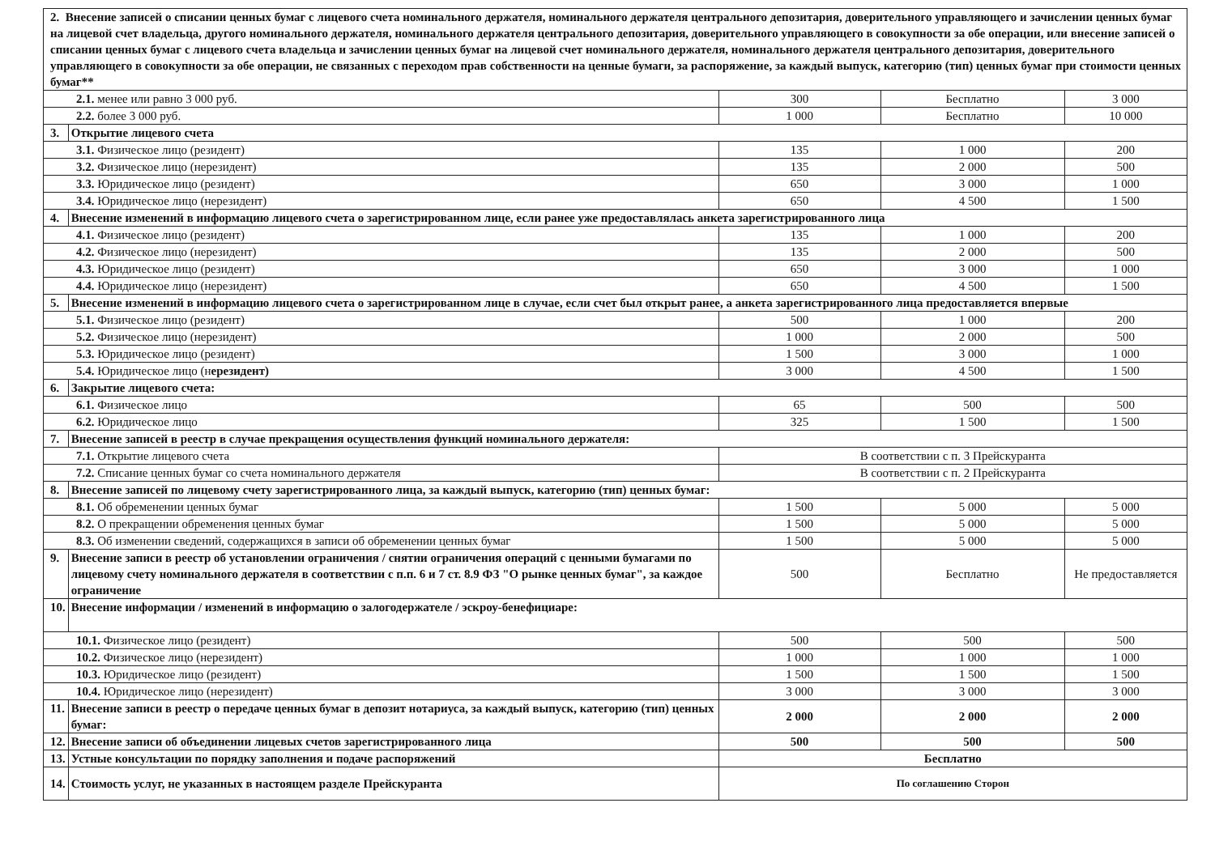| 2. Внесение записей о списании ценных бумаг с лицевого счета номинального держателя, номинального держателя центрального депозитария, доверительного управляющего и зачислении ценных бумаг на лицевой счет владельца, другого номинального держателя, номинального держателя центрального депозитария, доверительного управляющего в совокупности за обе операции, или внесение записей о списании ценных бумаг с лицевого счета владельца и зачислении ценных бумаг на лицевой счет номинального держателя, номинального держателя центрального депозитария, доверительного управляющего в совокупности за обе операции, не связанных с переходом прав собственности на ценные бумаги, за распоряжение, за каждый выпуск, категорию (тип) ценных бумаг при стоимости ценных бумаг** | | | | |
| 2.1. менее или равно 3 000 руб. | | 300 | Бесплатно | 3 000 |
| 2.2. более 3 000 руб. | | 1 000 | Бесплатно | 10 000 |
| 3. | Открытие лицевого счета | | | |
| 3.1. Физическое лицо (резидент) | | 135 | 1 000 | 200 |
| 3.2. Физическое лицо (нерезидент) | | 135 | 2 000 | 500 |
| 3.3. Юридическое лицо (резидент) | | 650 | 3 000 | 1 000 |
| 3.4. Юридическое лицо (нерезидент) | | 650 | 4 500 | 1 500 |
| 4. | Внесение изменений в информацию лицевого счета о зарегистрированном лице, если ранее уже предоставлялась анкета зарегистрированного лица | | | |
| 4.1. Физическое лицо (резидент) | | 135 | 1 000 | 200 |
| 4.2. Физическое лицо (нерезидент) | | 135 | 2 000 | 500 |
| 4.3. Юридическое лицо (резидент) | | 650 | 3 000 | 1 000 |
| 4.4. Юридическое лицо (нерезидент) | | 650 | 4 500 | 1 500 |
| 5. | Внесение изменений в информацию лицевого счета о зарегистрированном лице в случае, если счет был открыт ранее, а анкета зарегистрированного лица предоставляется впервые | | | |
| 5.1. Физическое лицо (резидент) | | 500 | 1 000 | 200 |
| 5.2. Физическое лицо (нерезидент) | | 1 000 | 2 000 | 500 |
| 5.3. Юридическое лицо (резидент) | | 1 500 | 3 000 | 1 000 |
| 5.4. Юридическое лицо (н ерезидент) | | 3 000 | 4 500 | 1 500 |
| 6. | Закрытие лицевого счета: | | | |
| 6.1. Физическое лицо | | 65 | 500 | 500 |
| 6.2. Юридическое лицо | | 325 | 1 500 | 1 500 |
| 7. | Внесение записей в реестр в случае прекращения осуществления функций номинального держателя: | | | |
| 7.1. Открытие лицевого счета | | В соответствии с п. 3 Прейскуранта | | |
| 7.2. Списание ценных бумаг со счета номинального держателя | | В соответствии с п. 2 Прейскуранта | | |
| 8. | Внесение записей по лицевому счету зарегистрированного лица, за каждый выпуск, категорию (тип) ценных бумаг: | | | |
| 8.1. Об обременении ценных бумаг | | 1 500 | 5 000 | 5 000 |
| 8.2. О прекращении обременения ценных бумаг | | 1 500 | 5 000 | 5 000 |
| 8.3. Об изменении сведений, содержащихся в записи об обременении ценных бумаг | | 1 500 | 5 000 | 5 000 |
| 9. | Внесение записи в реестр об установлении ограничения / снятии ограничения операций с ценными бумагами по лицевому счету номинального держателя в соответствии с п.п. 6 и 7 ст. 8.9 ФЗ "О рынке ценных бумаг", за каждое ограничение | 500 | Бесплатно | Не предоставляется |
| 10. | Внесение информации / изменений в информацию о залогодержателе / эскроу-бенефициаре: | | | |
| 10.1. Физическое лицо (резидент) | | 500 | 500 | 500 |
| 10.2. Физическое лицо (нерезидент) | | 1 000 | 1 000 | 1 000 |
| 10.3. Юридическое лицо (резидент) | | 1 500 | 1 500 | 1 500 |
| 10.4. Юридическое лицо (нерезидент) | | 3 000 | 3 000 | 3 000 |
| 11. | Внесение записи в реестр о передаче ценных бумаг в депозит нотариуса, за каждый выпуск, категорию (тип) ценных бумаг: | 2 000 | 2 000 | 2 000 |
| 12. | Внесение записи об объединении лицевых счетов зарегистрированного лица | 500 | 500 | 500 |
| 13. | Устные консультации по порядку заполнения и подаче распоряжений | Бесплатно | | |
| 14. | Стоимость услуг, не указанных в настоящем разделе Прейскуранта | По соглашению Сторон | | |